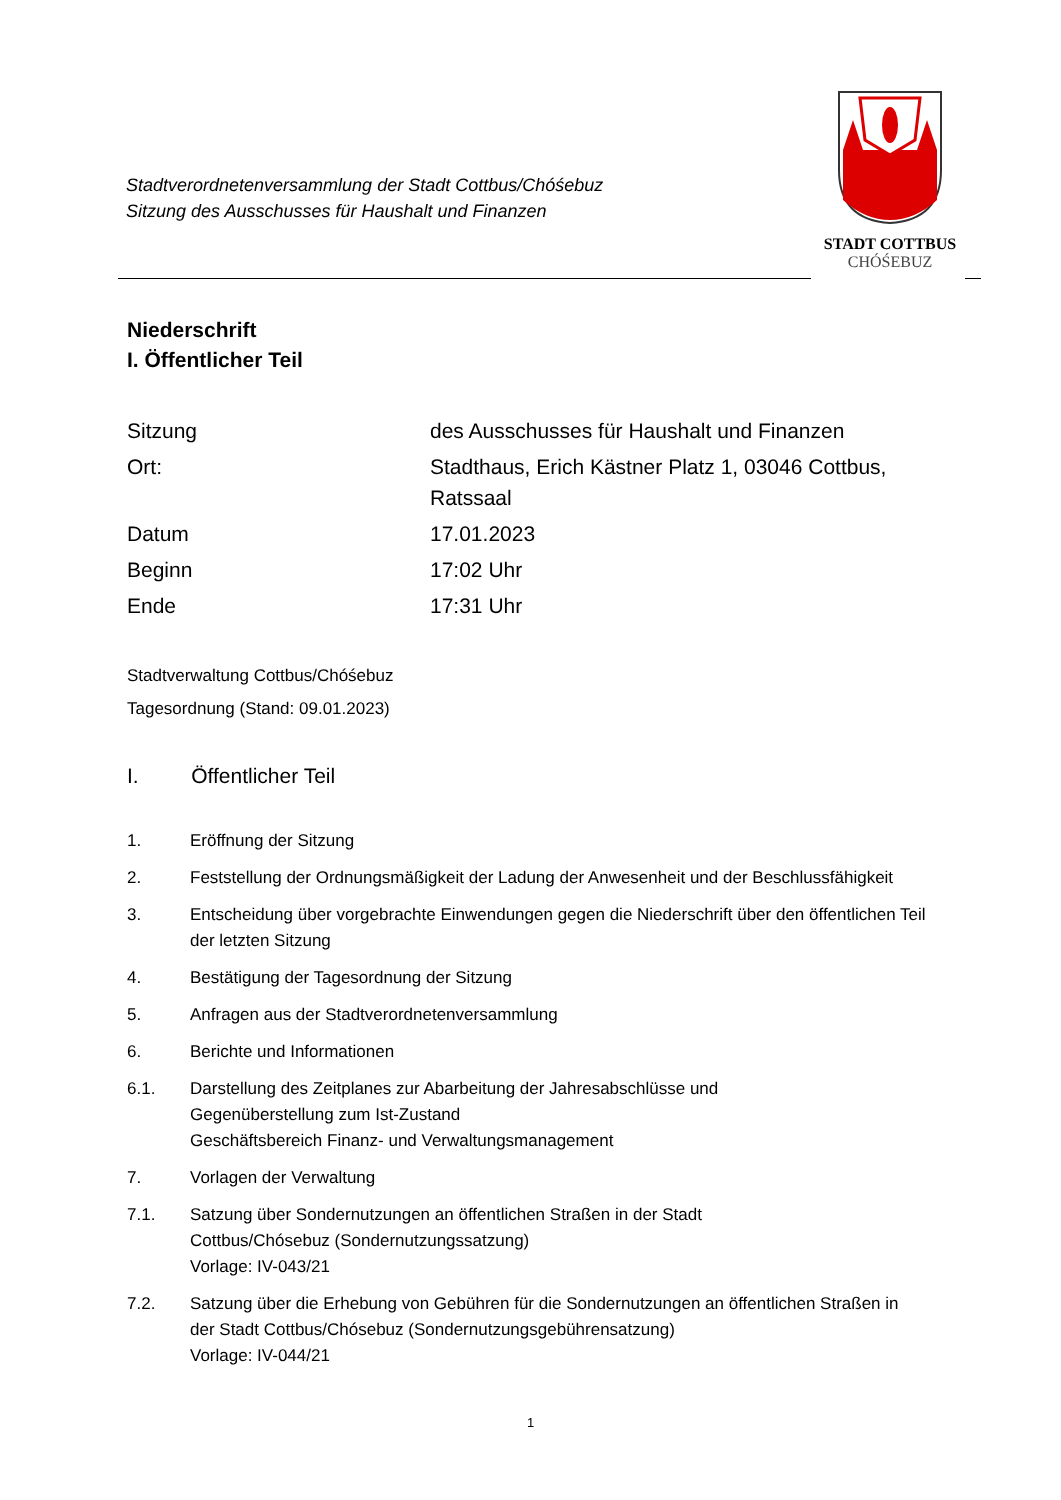Stadtverordnetenversammlung der Stadt Cottbus/Chóśebuz
Sitzung des Ausschusses für Haushalt und Finanzen
STADT COTTBUS
CHÓŚEBUZ
Niederschrift
I. Öffentlicher Teil
Sitzung des Ausschusses für Haushalt und Finanzen
Ort: Stadthaus, Erich Kästner Platz 1, 03046 Cottbus,
Ratssaal
Datum 17.01.2023
Beginn 17:02 Uhr
Ende 17:31 Uhr
Stadtverwaltung Cottbus/Chóśebuz
Tagesordnung (Stand: 09.01.2023)
I. Öffentlicher Teil
1. Eröffnung der Sitzung
2. Feststellung der Ordnungsmäßigkeit der Ladung der Anwesenheit und der Beschlussfähigkeit
3. Entscheidung über vorgebrachte Einwendungen gegen die Niederschrift über den öffentlichen Teil der letzten Sitzung
4. Bestätigung der Tagesordnung der Sitzung
5. Anfragen aus der Stadtverordnetenversammlung
6. Berichte und Informationen
6.1. Darstellung des Zeitplanes zur Abarbeitung der Jahresabschlüsse und
Gegenüberstellung zum Ist-Zustand
Geschäftsbereich Finanz- und Verwaltungsmanagement
7. Vorlagen der Verwaltung
7.1. Satzung über Sondernutzungen an öffentlichen Straßen in der Stadt
Cottbus/Chósebuz (Sondernutzungssatzung)
Vorlage: IV-043/21
7.2. Satzung über die Erhebung von Gebühren für die Sondernutzungen an öffentlichen Straßen in der Stadt Cottbus/Chósebuz (Sondernutzungsgebührensatzung)
Vorlage: IV-044/21
1